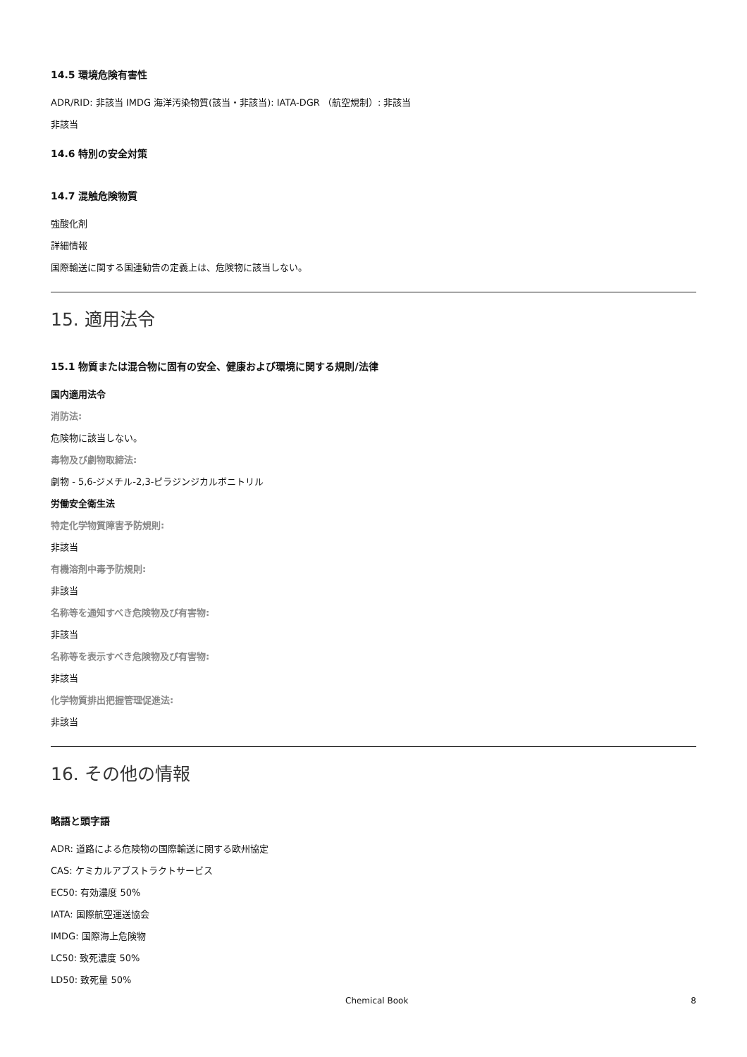14.5 環境危険有害性
ADR/RID: 非該当 IMDG 海洋汚染物質(該当・非該当): IATA-DGR （航空規制）: 非該当
非該当
14.6 特別の安全対策
14.7 混触危険物質
強酸化剤
詳細情報
国際輸送に関する国連勧告の定義上は、危険物に該当しない。
15. 適用法令
15.1 物質または混合物に固有の安全、健康および環境に関する規則/法律
国内適用法令
消防法:
危険物に該当しない。
毒物及び劇物取締法:
劇物 - 5,6-ジメチル-2,3-ピラジンジカルボニトリル
労働安全衛生法
特定化学物質障害予防規則:
非該当
有機溶剤中毒予防規則:
非該当
名称等を通知すべき危険物及び有害物:
非該当
名称等を表示すべき危険物及び有害物:
非該当
化学物質排出把握管理促進法:
非該当
16. その他の情報
略語と頭字語
ADR: 道路による危険物の国際輸送に関する欧州協定
CAS: ケミカルアブストラクトサービス
EC50: 有効濃度 50%
IATA: 国際航空運送協会
IMDG: 国際海上危険物
LC50: 致死濃度 50%
LD50: 致死量 50%
Chemical Book 8